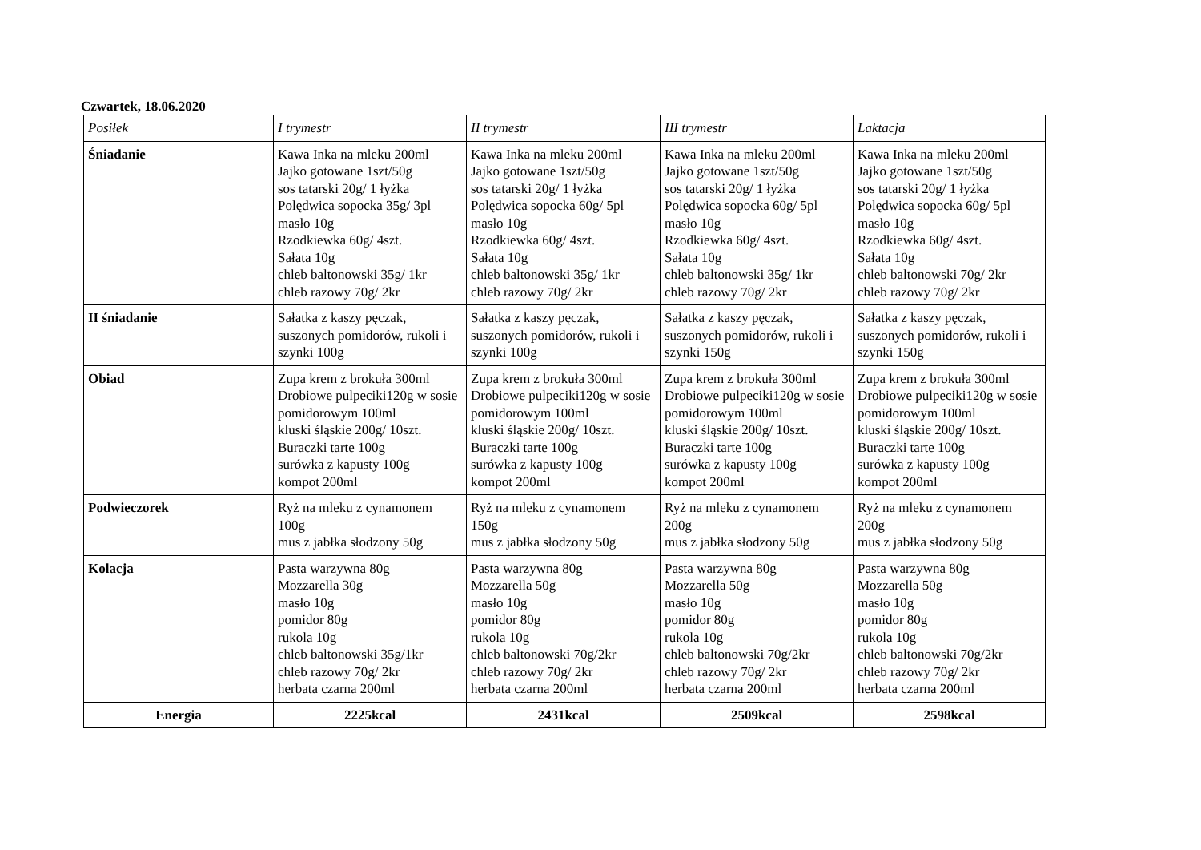Czwartek, 18.06.2020
| Posiłek | I trymestr | II trymestr | III trymestr | Laktacja |
| --- | --- | --- | --- | --- |
| Śniadanie | Kawa Inka na mleku 200ml Jajko gotowane 1szt/50g sos tatarski 20g/ 1 łyżka Polędwica sopocka 35g/ 3pl masło 10g Rzodkiewka 60g/ 4szt. Sałata 10g chleb baltonowski 35g/ 1kr chleb razowy 70g/ 2kr | Kawa Inka na mleku 200ml Jajko gotowane 1szt/50g sos tatarski 20g/ 1 łyżka Polędwica sopocka 60g/ 5pl masło 10g Rzodkiewka 60g/ 4szt. Sałata 10g chleb baltonowski 35g/ 1kr chleb razowy 70g/ 2kr | Kawa Inka na mleku 200ml Jajko gotowane 1szt/50g sos tatarski 20g/ 1 łyżka Polędwica sopocka 60g/ 5pl masło 10g Rzodkiewka 60g/ 4szt. Sałata 10g chleb baltonowski 35g/ 1kr chleb razowy 70g/ 2kr | Kawa Inka na mleku 200ml Jajko gotowane 1szt/50g sos tatarski 20g/ 1 łyżka Polędwica sopocka 60g/ 5pl masło 10g Rzodkiewka 60g/ 4szt. Sałata 10g chleb baltonowski 70g/ 2kr chleb razowy 70g/ 2kr |
| II śniadanie | Sałatka z kaszy pęczak, suszonych pomidorów, rukoli i szynki 100g | Sałatka z kaszy pęczak, suszonych pomidorów, rukoli i szynki 100g | Sałatka z kaszy pęczak, suszonych pomidorów, rukoli i szynki 150g | Sałatka z kaszy pęczak, suszonych pomidorów, rukoli i szynki 150g |
| Obiad | Zupa krem z brokuła 300ml Drobiowe pulpeciki120g w sosie pomidorowym 100ml kluski śląskie 200g/ 10szt. Buraczki tarte 100g surówka z kapusty 100g kompot 200ml | Zupa krem z brokuła 300ml Drobiowe pulpeciki120g w sosie pomidorowym 100ml kluski śląskie 200g/ 10szt. Buraczki tarte 100g surówka z kapusty 100g kompot 200ml | Zupa krem z brokuła 300ml Drobiowe pulpeciki120g w sosie pomidorowym 100ml kluski śląskie 200g/ 10szt. Buraczki tarte 100g surówka z kapusty 100g kompot 200ml | Zupa krem z brokuła 300ml Drobiowe pulpeciki120g w sosie pomidorowym 100ml kluski śląskie 200g/ 10szt. Buraczki tarte 100g surówka z kapusty 100g kompot 200ml |
| Podwieczorek | Ryż na mleku z cynamonem 100g mus z jabłka słodzony 50g | Ryż na mleku z cynamonem 150g mus z jabłka słodzony 50g | Ryż na mleku z cynamonem 200g mus z jabłka słodzony 50g | Ryż na mleku z cynamonem 200g mus z jabłka słodzony 50g |
| Kolacja | Pasta warzywna 80g Mozzarella 30g masło 10g pomidor 80g rukola 10g chleb baltonowski 35g/1kr chleb razowy 70g/ 2kr herbata czarna 200ml | Pasta warzywna 80g Mozzarella 50g masło 10g pomidor 80g rukola 10g chleb baltonowski 70g/2kr chleb razowy 70g/ 2kr herbata czarna 200ml | Pasta warzywna 80g Mozzarella 50g masło 10g pomidor 80g rukola 10g chleb baltonowski 70g/2kr chleb razowy 70g/ 2kr herbata czarna 200ml | Pasta warzywna 80g Mozzarella 50g masło 10g pomidor 80g rukola 10g chleb baltonowski 70g/2kr chleb razowy 70g/ 2kr herbata czarna 200ml |
| Energia | 2225kcal | 2431kcal | 2509kcal | 2598kcal |